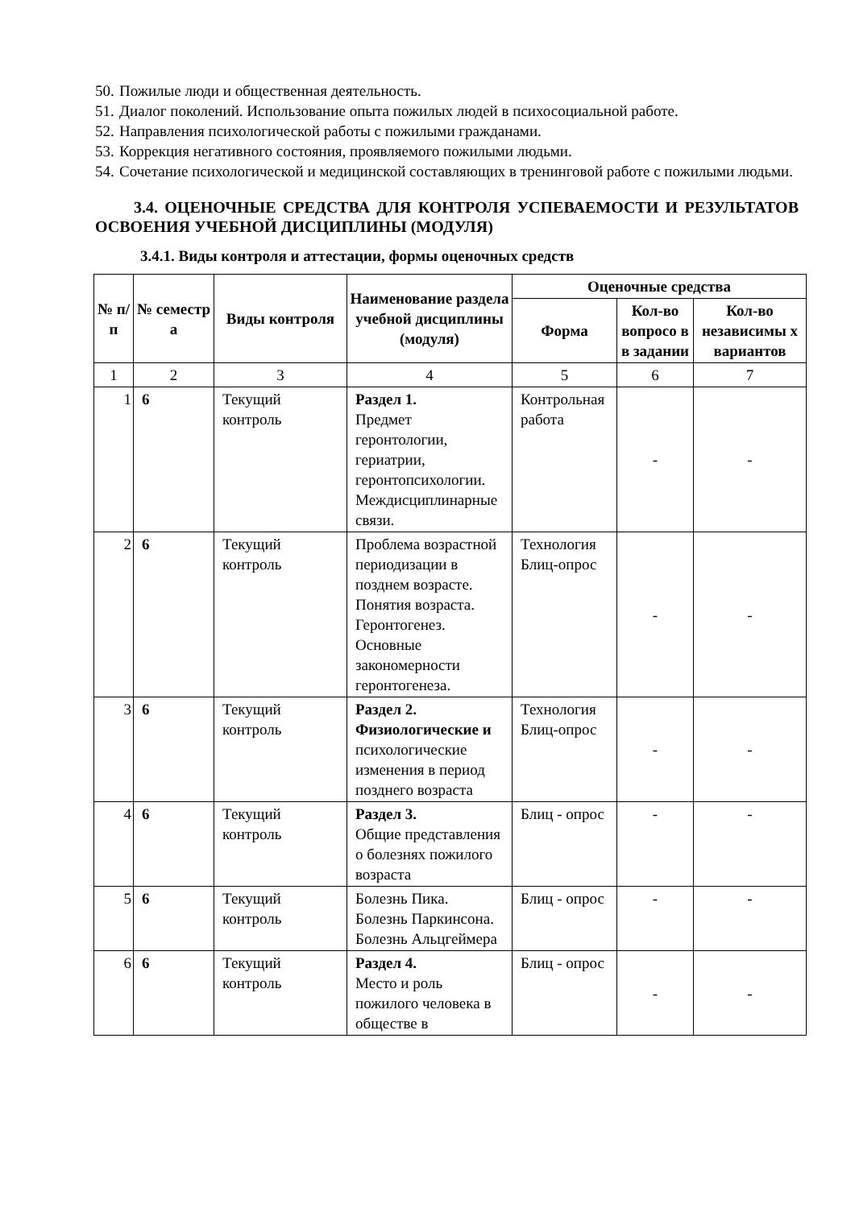50. Пожилые люди и общественная деятельность.
51. Диалог поколений. Использование опыта пожилых людей в психосоциальной работе.
52. Направления психологической работы с пожилыми гражданами.
53. Коррекция негативного состояния, проявляемого пожилыми людьми.
54. Сочетание психологической и медицинской составляющих в тренинговой работе с пожилыми людьми.
3.4. ОЦЕНОЧНЫЕ СРЕДСТВА ДЛЯ КОНТРОЛЯ УСПЕВАЕМОСТИ И РЕЗУЛЬТАТОВ ОСВОЕНИЯ УЧЕБНОЙ ДИСЦИПЛИНЫ (МОДУЛЯ)
3.4.1. Виды контроля и аттестации, формы оценочных средств
| № п/ п | № семестр а | Виды контроля | Наименование раздела учебной дисциплины (модуля) | Оценочные средства | | |
| --- | --- | --- | --- | --- | --- | --- |
| | | | | Форма | Кол-во вопросо в в задании | Кол-во независимы х вариантов |
| 1 | 2 | 3 | 4 | 5 | 6 | 7 |
| 1 | 6 | Текущий контроль | Раздел 1. Предмет геронтологии, гериатрии, геронтопсихологии. Междисциплинарные связи. | Контрольная работа | - | - |
| 2 | 6 | Текущий контроль | Проблема возрастной периодизации в позднем возрасте. Понятия возраста. Геронтогенез. Основные закономерности геронтогенеза. | Технология Блиц-опрос | - | - |
| 3 | 6 | Текущий контроль | Раздел 2. Физиологические и психологические изменения в период позднего возраста | Технология Блиц-опрос | - | - |
| 4 | 6 | Текущий контроль | Раздел 3. Общие представления о болезнях пожилого возраста | Блиц - опрос | - | - |
| 5 | 6 | Текущий контроль | Болезнь Пика. Болезнь Паркинсона. Болезнь Альцгеймера | Блиц - опрос | - | - |
| 6 | 6 | Текущий контроль | Раздел 4. Место и роль пожилого человека в обществе в | Блиц - опрос | - | - |